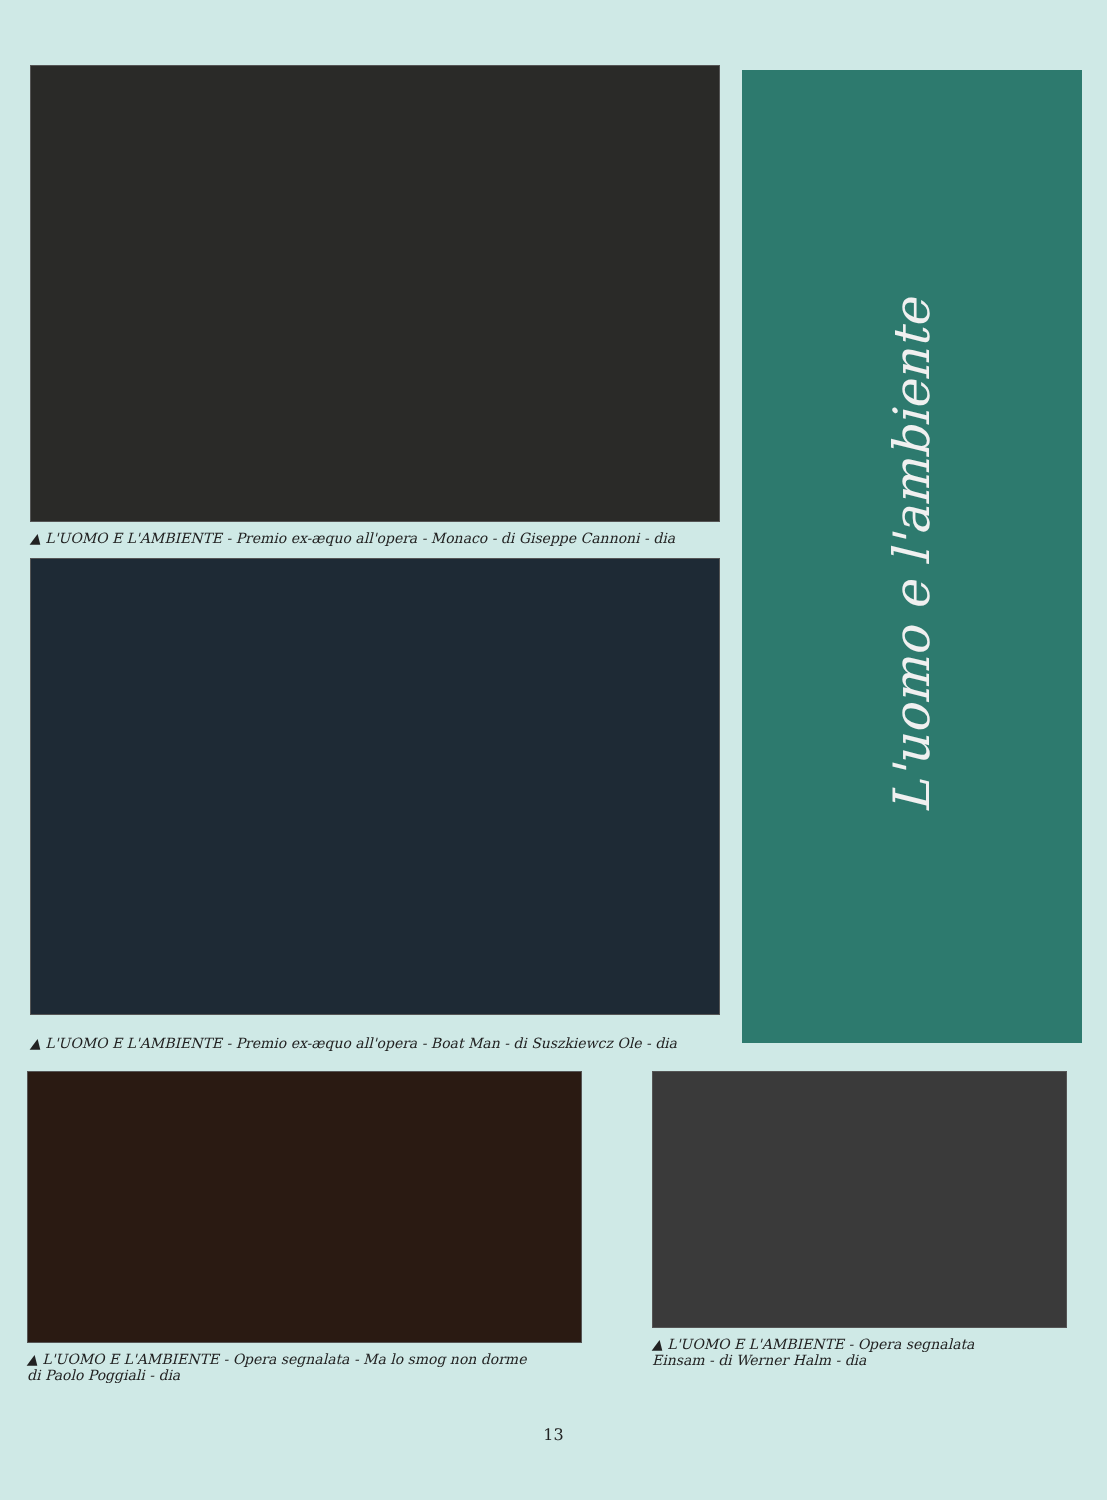▲ L'UOMO E L'AMBIENTE - Premio ex-æquo all'opera - Monaco - di Giseppe Cannoni - dia
▲ L'UOMO E L'AMBIENTE - Premio ex-æquo all'opera - Boat Man - di Suszkiewcz Ole - dia
L'uomo e l'ambiente
▲ L'UOMO E L'AMBIENTE - Opera segnalata - Ma lo smog non dorme
di Paolo Poggiali - dia
▲ L'UOMO E L'AMBIENTE - Opera segnalata
Einsam - di Werner Halm - dia
13